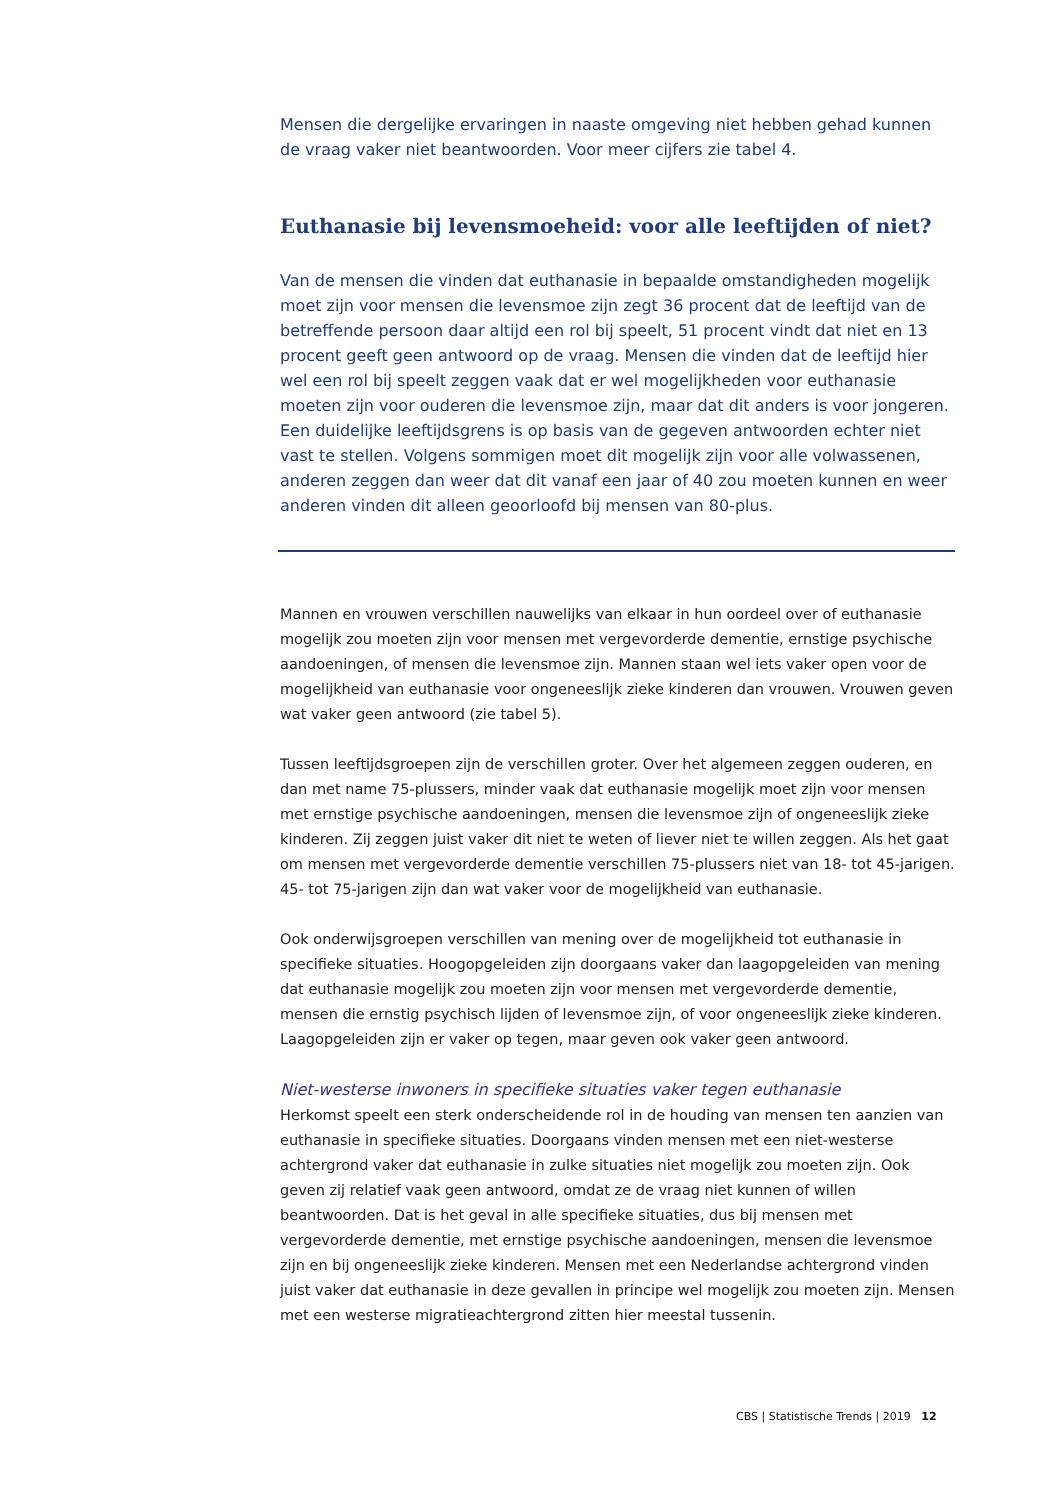Mensen die dergelijke ervaringen in naaste omgeving niet hebben gehad kunnen de vraag vaker niet beantwoorden. Voor meer cijfers zie tabel 4.
Euthanasie bij levensmoeheid: voor alle leeftijden of niet?
Van de mensen die vinden dat euthanasie in bepaalde omstandigheden mogelijk moet zijn voor mensen die levensmoe zijn zegt 36 procent dat de leeftijd van de betreffende persoon daar altijd een rol bij speelt, 51 procent vindt dat niet en 13 procent geeft geen antwoord op de vraag. Mensen die vinden dat de leeftijd hier wel een rol bij speelt zeggen vaak dat er wel mogelijkheden voor euthanasie moeten zijn voor ouderen die levensmoe zijn, maar dat dit anders is voor jongeren. Een duidelijke leeftijdsgrens is op basis van de gegeven antwoorden echter niet vast te stellen. Volgens sommigen moet dit mogelijk zijn voor alle volwassenen, anderen zeggen dan weer dat dit vanaf een jaar of 40 zou moeten kunnen en weer anderen vinden dit alleen geoorloofd bij mensen van 80-plus.
Mannen en vrouwen verschillen nauwelijks van elkaar in hun oordeel over of euthanasie mogelijk zou moeten zijn voor mensen met vergevorderde dementie, ernstige psychische aandoeningen, of mensen die levensmoe zijn. Mannen staan wel iets vaker open voor de mogelijkheid van euthanasie voor ongeneeslijk zieke kinderen dan vrouwen. Vrouwen geven wat vaker geen antwoord (zie tabel 5).
Tussen leeftijdsgroepen zijn de verschillen groter. Over het algemeen zeggen ouderen, en dan met name 75-plussers, minder vaak dat euthanasie mogelijk moet zijn voor mensen met ernstige psychische aandoeningen, mensen die levensmoe zijn of ongeneeslijk zieke kinderen. Zij zeggen juist vaker dit niet te weten of liever niet te willen zeggen. Als het gaat om mensen met vergevorderde dementie verschillen 75-plussers niet van 18- tot 45-jarigen. 45- tot 75-jarigen zijn dan wat vaker voor de mogelijkheid van euthanasie.
Ook onderwijsgroepen verschillen van mening over de mogelijkheid tot euthanasie in specifieke situaties. Hoogopgeleiden zijn doorgaans vaker dan laagopgeleiden van mening dat euthanasie mogelijk zou moeten zijn voor mensen met vergevorderde dementie, mensen die ernstig psychisch lijden of levensmoe zijn, of voor ongeneeslijk zieke kinderen. Laagopgeleiden zijn er vaker op tegen, maar geven ook vaker geen antwoord.
Niet-westerse inwoners in specifieke situaties vaker tegen euthanasie
Herkomst speelt een sterk onderscheidende rol in de houding van mensen ten aanzien van euthanasie in specifieke situaties. Doorgaans vinden mensen met een niet-westerse achtergrond vaker dat euthanasie in zulke situaties niet mogelijk zou moeten zijn. Ook geven zij relatief vaak geen antwoord, omdat ze de vraag niet kunnen of willen beantwoorden. Dat is het geval in alle specifieke situaties, dus bij mensen met vergevorderde dementie, met ernstige psychische aandoeningen, mensen die levensmoe zijn en bij ongeneeslijk zieke kinderen. Mensen met een Nederlandse achtergrond vinden juist vaker dat euthanasie in deze gevallen in principe wel mogelijk zou moeten zijn. Mensen met een westerse migratieachtergrond zitten hier meestal tussenin.
CBS | Statistische Trends | 2019 12